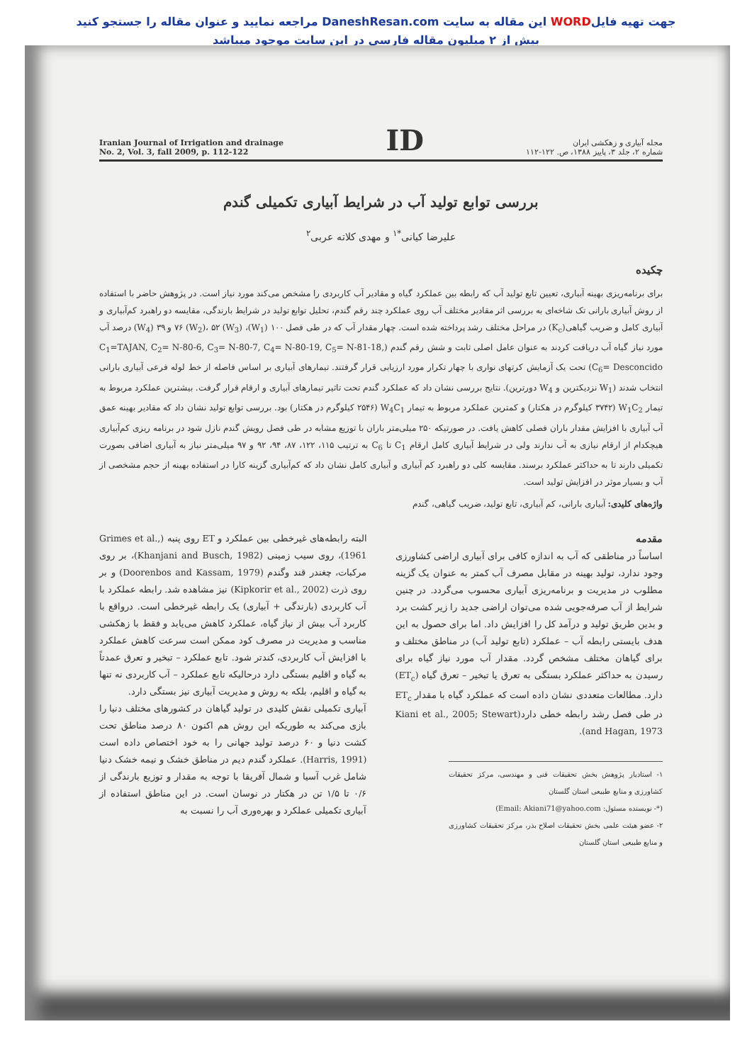جهت تهیه فایلWORD این مقاله به سایت DaneshResan.com مراجعه نمایید و عنوان مقاله را جستجو کنید
بیش از ۲ میلیون مقاله فارسی در این سایت موجود میباشد
Iranian Journal of Irrigation and drainage
No. 2, Vol. 3, fall 2009, p. 112-122
ID
مجله آبیاری و زهکشی ایران
شماره ۲، جلد ۳، پاییز ۱۳۸۸، ص. ۱۲۲-۱۱۲
بررسی توابع تولید آب در شرایط آبیاری تکمیلی گندم
علیرضا کیانی<sup>*۱</sup> و مهدی کلاته عربی<sup>۲</sup>
چکیده
برای برنامه‌ریزی بهینه آبیاری، تعیین تابع تولید آب که رابطه بین عملکرد گیاه و مقادیر آب کاربردی را مشخص می‌کند مورد نیاز است. در پژوهش حاضر با استفاده از روش آبیاری بارانی تک شاخه‌ای به بررسی اثر مقادیر مختلف آب روی عملکرد چند رقم گندم، تحلیل توابع تولید در شرایط بارندگی، مقایسه دو راهبرد کم‌آبیاری و آبیاری کامل و ضریب گیاهی(K<sub>c</sub>) در مراحل مختلف رشد پرداخته شده است. چهار مقدار آب که در طی فصل ۱۰۰ (W<sub>1</sub>)، ۷۶ (W<sub>2</sub>)، ۵۲ (W<sub>3</sub>) و ۳۹ (W<sub>4</sub>) درصد آب مورد نیاز گیاه آب دریافت کردند به عنوان عامل اصلی ثابت و شش رقم گندم (C<sub>1</sub>=TAJAN, C<sub>2</sub>= N-80-6, C<sub>3</sub>= N-80-7, C<sub>4</sub>= N-80-19, C<sub>5</sub>= N-81-18, C<sub>6</sub>= Desconcido) تحت یک آزمایش کرتهای نواری با چهار تکرار مورد ارزیابی قرار گرفتند. تیمارهای آبیاری بر اساس فاصله از خط لوله فرعی آبیاری بارانی انتخاب شدند (W<sub>1</sub> نزدیکترین و W<sub>4</sub> دورترین). نتایج بررسی نشان داد که عملکرد گندم تحت تاثیر تیمارهای آبیاری و ارقام قرار گرفت. بیشترین عملکرد مربوط به تیمار W<sub>1</sub>C<sub>2</sub> (۳۷۴۲ کیلوگرم در هکتار) و کمترین عملکرد مربوط به تیمار W<sub>4</sub>C<sub>1</sub> (۲۵۴۶ کیلوگرم در هکتار) بود. بررسی توابع تولید نشان داد که مقادیر بهینه عمق آب آبیاری با افزایش مقدار باران فصلی کاهش یافت. در صورتیکه ۲۵۰ میلی‌متر باران با توزیع مشابه در طی فصل رویش گندم نازل شود در برنامه ریزی کم‌آبیاری هیچکدام از ارقام نیازی به آب ندارند ولی در شرایط آبیاری کامل ارقام C<sub>1</sub> تا C<sub>6</sub> به ترتیب ۱۱۵، ۱۲۲، ۸۷، ۹۴، ۹۲ و ۹۷ میلی‌متر نیاز به آبیاری اضافی بصورت تکمیلی دارند تا به حداکثر عملکرد برسند. مقایسه کلی دو راهبرد کم آبیاری و آبیاری کامل نشان داد که کم‌آبیاری گزینه کارا در استفاده بهینه از حجم مشخصی از آب و بسیار موثر در افزایش تولید است.
واژه‌های کلیدی: آبیاری بارانی، کم آبیاری، تابع تولید، ضریب گیاهی، گندم
مقدمه
اساساً در مناطقی که آب به اندازه کافی برای آبیاری اراضی کشاورزی وجود ندارد، تولید بهینه در مقابل مصرف آب کمتر به عنوان یک گزینه مطلوب در مدیریت و برنامه‌ریزی آبیاری محسوب می‌گردد. در چنین شرایط از آب صرفه‌جویی شده می‌توان اراضی جدید را زیر کشت برد و بدین طریق تولید و درآمد کل را افزایش داد. اما برای حصول به این هدف بایستی رابطه آب – عملکرد (تابع تولید آب) در مناطق مختلف و برای گیاهان مختلف مشخص گردد. مقدار آب مورد نیاز گیاه برای رسیدن به حداکثر عملکرد بستگی به تعرق یا تبخیر – تعرق گیاه (ET<sub>c</sub>) دارد. مطالعات متعددی نشان داده است که عملکرد گیاه با مقدار ET<sub>c</sub> در طی فصل رشد رابطه خطی دارد(Kiani et al., 2005; Stewart and Hagan, 1973).
۱- استادیار پژوهش بخش تحقیقات فنی و مهندسی، مرکز تحقیقات کشاورزی و منابع طبیعی استان گلستان
(*- نویسنده مسئول: Email: Akiani71@yahoo.com)
۲- عضو هیئت علمی بخش تحقیقات اصلاح بذر، مرکز تحقیقات کشاورزی و منابع طبیعی استان گلستان
البته رابطه‌های غیرخطی بین عملکرد و ET روی پنبه (Grimes et al., 1961)، روی سیب زمینی (Khanjani and Busch, 1982)، بر روی مرکبات، چغندر قند وگندم (Doorenbos and Kassam, 1979) و بر روی ذرت (Kipkorir et al., 2002) نیز مشاهده شد. رابطه عملکرد با آب کاربردی (بارندگی + آبیاری) یک رابطه غیرخطی است. درواقع با کاربرد آب بیش از نیاز گیاه، عملکرد کاهش می‌یابد و فقط با زهکشی مناسب و مدیریت در مصرف کود ممکن است سرعت کاهش عملکرد با افزایش آب کاربردی، کندتر شود. تابع عملکرد – تبخیر و تعرق عمدتاً به گیاه و اقلیم بستگی دارد درحالیکه تابع عملکرد – آب کاربردی نه تنها به گیاه و اقلیم، بلکه به روش و مدیریت آبیاری نیز بستگی دارد.
آبیاری تکمیلی نقش کلیدی در تولید گیاهان در کشورهای مختلف دنیا را بازی می‌کند به طوریکه این روش هم اکنون ۸۰ درصد مناطق تحت کشت دنیا و ۶۰ درصد تولید جهانی را به خود اختصاص داده است (Harris, 1991). عملکرد گندم دیم در مناطق خشک و نیمه خشک دنیا شامل غرب آسیا و شمال آفریقا با توجه به مقدار و توزیع بارندگی از ۰/۶ تا ۱/۵ تن در هکتار در نوسان است. در این مناطق استفاده از آبیاری تکمیلی عملکرد و بهره‌وری آب را نسبت به